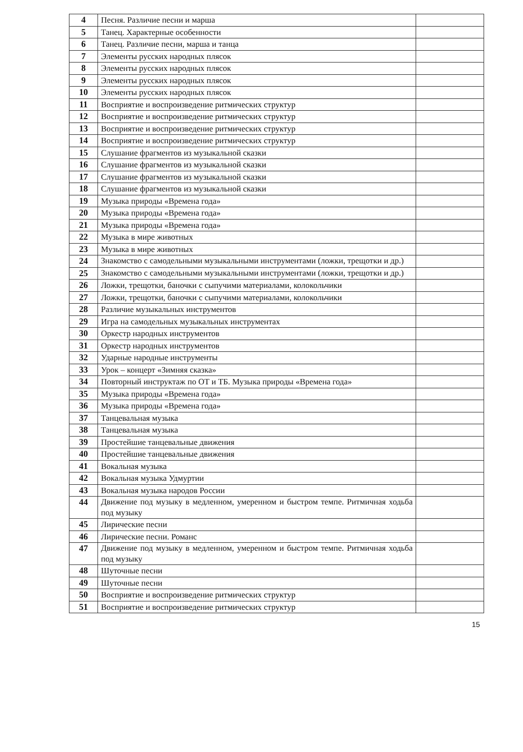| 4 | Песня. Различие песни и марша | |
| 5 | Танец. Характерные особенности | |
| 6 | Танец. Различие песни, марша и танца | |
| 7 | Элементы русских народных плясок | |
| 8 | Элементы русских народных плясок | |
| 9 | Элементы русских народных плясок | |
| 10 | Элементы русских народных плясок | |
| 11 | Восприятие и воспроизведение ритмических структур | |
| 12 | Восприятие и воспроизведение ритмических структур | |
| 13 | Восприятие и воспроизведение ритмических структур | |
| 14 | Восприятие и воспроизведение ритмических структур | |
| 15 | Слушание фрагментов из музыкальной сказки | |
| 16 | Слушание фрагментов из музыкальной сказки | |
| 17 | Слушание фрагментов из музыкальной сказки | |
| 18 | Слушание фрагментов из музыкальной сказки | |
| 19 | Музыка природы «Времена года» | |
| 20 | Музыка природы «Времена года» | |
| 21 | Музыка природы «Времена года» | |
| 22 | Музыка в мире животных | |
| 23 | Музыка в мире животных | |
| 24 | Знакомство с самодельными музыкальными инструментами (ложки, трещотки и др.) | |
| 25 | Знакомство с самодельными музыкальными инструментами (ложки, трещотки и др.) | |
| 26 | Ложки, трещотки, баночки с сыпучими материалами, колокольчики | |
| 27 | Ложки, трещотки, баночки с сыпучими материалами, колокольчики | |
| 28 | Различие музыкальных инструментов | |
| 29 | Игра на самодельных музыкальных инструментах | |
| 30 | Оркестр народных инструментов | |
| 31 | Оркестр народных инструментов | |
| 32 | Ударные народные инструменты | |
| 33 | Урок – концерт «Зимняя сказка» | |
| 34 | Повторный инструктаж по ОТ и ТБ. Музыка природы «Времена года» | |
| 35 | Музыка природы «Времена года» | |
| 36 | Музыка природы «Времена года» | |
| 37 | Танцевальная музыка | |
| 38 | Танцевальная музыка | |
| 39 | Простейшие танцевальные движения | |
| 40 | Простейшие танцевальные движения | |
| 41 | Вокальная музыка | |
| 42 | Вокальная музыка Удмуртии | |
| 43 | Вокальная музыка народов России | |
| 44 | Движение под музыку в медленном, умеренном и быстром темпе. Ритмичная ходьба под музыку | |
| 45 | Лирические песни | |
| 46 | Лирические песни. Романс | |
| 47 | Движение под музыку в медленном, умеренном и быстром темпе. Ритмичная ходьба под музыку | |
| 48 | Шуточные песни | |
| 49 | Шуточные песни | |
| 50 | Восприятие и воспроизведение ритмических структур | |
| 51 | Восприятие и воспроизведение ритмических структур | |
15